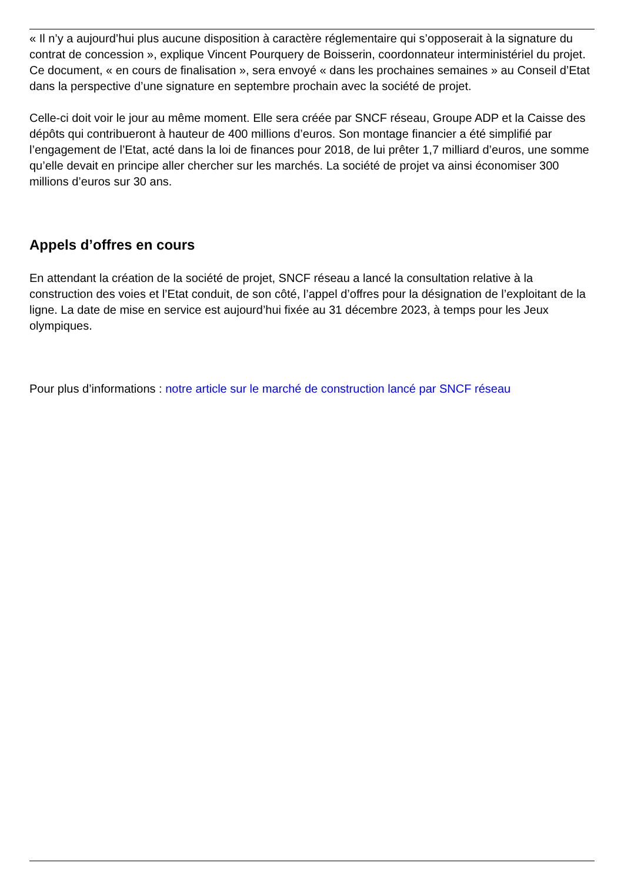« Il n’y a aujourd’hui plus aucune disposition à caractère réglementaire qui s’opposerait à la signature du contrat de concession », explique Vincent Pourquery de Boisserin, coordonnateur interministériel du projet. Ce document, « en cours de finalisation », sera envoyé « dans les prochaines semaines » au Conseil d’Etat dans la perspective d’une signature en septembre prochain avec la société de projet.
Celle-ci doit voir le jour au même moment. Elle sera créée par SNCF réseau, Groupe ADP et la Caisse des dépôts qui contribueront à hauteur de 400 millions d’euros. Son montage financier a été simplifié par l’engagement de l’Etat, acté dans la loi de finances pour 2018, de lui prêter 1,7 milliard d’euros, une somme qu’elle devait en principe aller chercher sur les marchés. La société de projet va ainsi économiser 300 millions d’euros sur 30 ans.
Appels d’offres en cours
En attendant la création de la société de projet, SNCF réseau a lancé la consultation relative à la construction des voies et l’Etat conduit, de son côté, l’appel d’offres pour la désignation de l’exploitant de la ligne. La date de mise en service est aujourd’hui fixée au 31 décembre 2023, à temps pour les Jeux olympiques.
Pour plus d’informations : notre article sur le marché de construction lancé par SNCF réseau